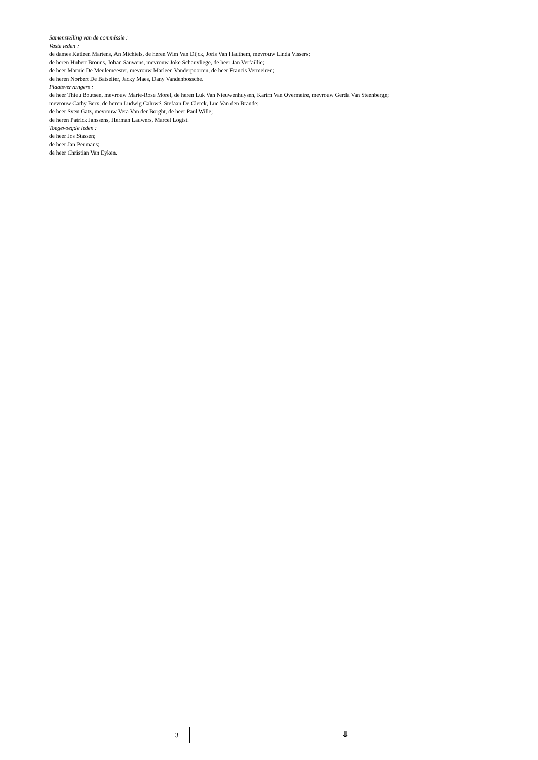Samenstelling van de commissie :
Vaste leden :
de dames Katleen Martens, An Michiels, de heren Wim Van Dijck, Joris Van Hauthem, mevrouw Linda Vissers;
de heren Hubert Brouns, Johan Sauwens, mevrouw Joke Schauvliege, de heer Jan Verfaillie;
de heer Marnic De Meulemeester, mevrouw Marleen Vanderpoorten, de heer Francis Vermeiren;
de heren Norbert De Batselier, Jacky Maes, Dany Vandenbossche.
Plaatsvervangers :
de heer Thieu Boutsen, mevrouw Marie-Rose Morel, de heren Luk Van Nieuwenhuysen, Karim Van Overmeire, mevrouw Gerda Van Steenberge;
mevrouw Cathy Berx, de heren Ludwig Caluwé, Stefaan De Clerck, Luc Van den Brande;
de heer Sven Gatz, mevrouw Vera Van der Borght, de heer Paul Wille;
de heren Patrick Janssens, Herman Lauwers, Marcel Logist.
Toegevoegde leden :
de heer Jos Stassen;
de heer Jan Peumans;
de heer Christian Van Eyken.
3 ⇓